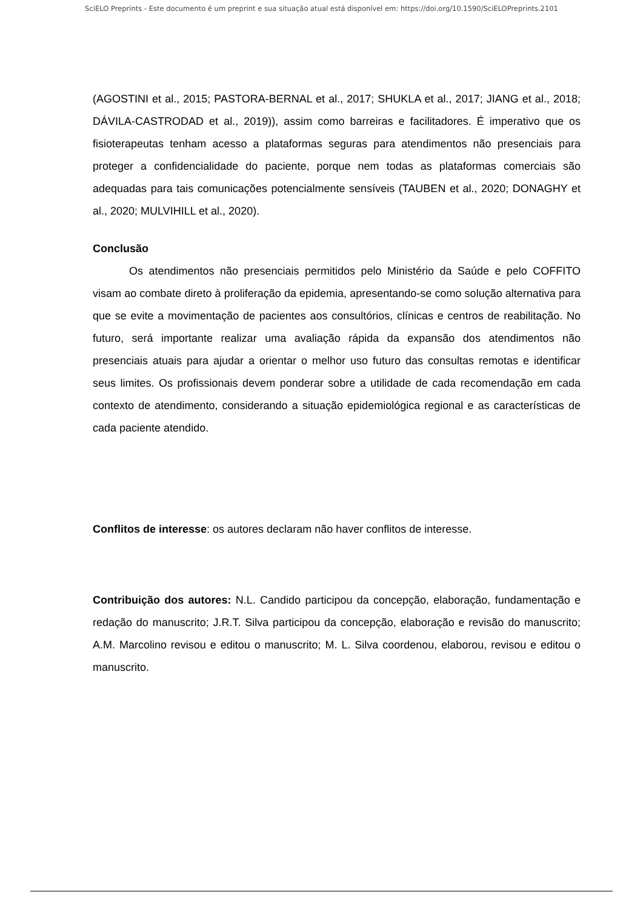SciELO Preprints - Este documento é um preprint e sua situação atual está disponível em: https://doi.org/10.1590/SciELOPreprints.2101
(AGOSTINI et al., 2015; PASTORA-BERNAL et al., 2017; SHUKLA et al., 2017; JIANG et al., 2018; DÁVILA-CASTRODAD et al., 2019)), assim como barreiras e facilitadores. É imperativo que os fisioterapeutas tenham acesso a plataformas seguras para atendimentos não presenciais para proteger a confidencialidade do paciente, porque nem todas as plataformas comerciais são adequadas para tais comunicações potencialmente sensíveis (TAUBEN et al., 2020; DONAGHY et al., 2020; MULVIHILL et al., 2020).
Conclusão
Os atendimentos não presenciais permitidos pelo Ministério da Saúde e pelo COFFITO visam ao combate direto à proliferação da epidemia, apresentando-se como solução alternativa para que se evite a movimentação de pacientes aos consultórios, clínicas e centros de reabilitação. No futuro, será importante realizar uma avaliação rápida da expansão dos atendimentos não presenciais atuais para ajudar a orientar o melhor uso futuro das consultas remotas e identificar seus limites. Os profissionais devem ponderar sobre a utilidade de cada recomendação em cada contexto de atendimento, considerando a situação epidemiológica regional e as características de cada paciente atendido.
Conflitos de interesse: os autores declaram não haver conflitos de interesse.
Contribuição dos autores: N.L. Candido participou da concepção, elaboração, fundamentação e redação do manuscrito; J.R.T. Silva participou da concepção, elaboração e revisão do manuscrito; A.M. Marcolino revisou e editou o manuscrito; M. L. Silva coordenou, elaborou, revisou e editou o manuscrito.